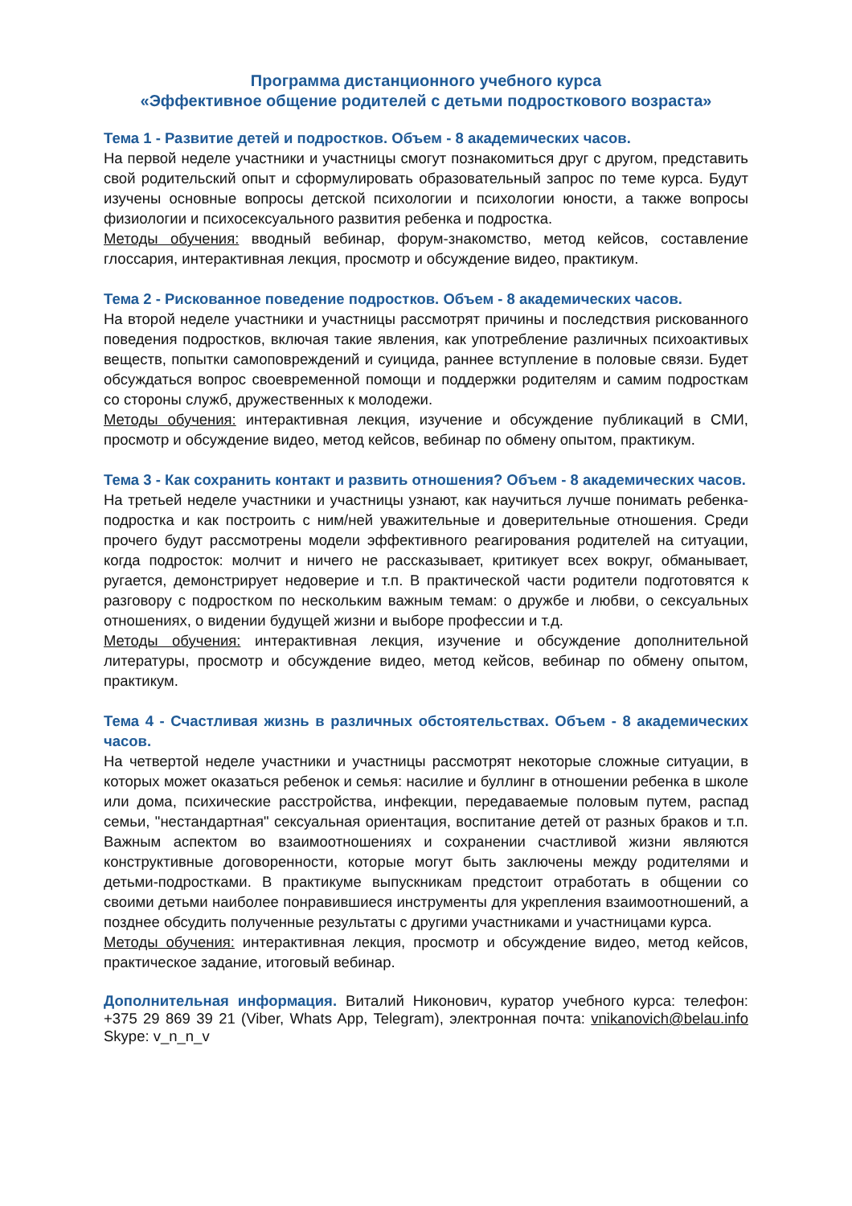Программа дистанционного учебного курса
«Эффективное общение родителей с детьми подросткового возраста»
Тема 1 - Развитие детей и подростков. Объем - 8 академических часов.
На первой неделе участники и участницы смогут познакомиться друг с другом, представить свой родительский опыт и сформулировать образовательный запрос по теме курса. Будут изучены основные вопросы детской психологии и психологии юности, а также вопросы физиологии и психосексуального развития ребенка и подростка.
Методы обучения: вводный вебинар, форум-знакомство, метод кейсов, составление глоссария, интерактивная лекция, просмотр и обсуждение видео, практикум.
Тема 2 - Рискованное поведение подростков. Объем - 8 академических часов.
На второй неделе участники и участницы рассмотрят причины и последствия рискованного поведения подростков, включая такие явления, как употребление различных психоактивых веществ, попытки самоповреждений и суицида, раннее вступление в половые связи. Будет обсуждаться вопрос своевременной помощи и поддержки родителям и самим подросткам со стороны служб, дружественных к молодежи.
Методы обучения: интерактивная лекция, изучение и обсуждение публикаций в СМИ, просмотр и обсуждение видео, метод кейсов, вебинар по обмену опытом, практикум.
Тема 3 - Как сохранить контакт и развить отношения? Объем - 8 академических часов.
На третьей неделе участники и участницы узнают, как научиться лучше понимать ребенка-подростка и как построить с ним/ней уважительные и доверительные отношения. Среди прочего будут рассмотрены модели эффективного реагирования родителей на ситуации, когда подросток: молчит и ничего не рассказывает, критикует всех вокруг, обманывает, ругается, демонстрирует недоверие и т.п. В практической части родители подготовятся к разговору с подростком по нескольким важным темам: о дружбе и любви, о сексуальных отношениях, о видении будущей жизни и выборе профессии и т.д.
Методы обучения: интерактивная лекция, изучение и обсуждение дополнительной литературы, просмотр и обсуждение видео, метод кейсов, вебинар по обмену опытом, практикум.
Тема 4 - Счастливая жизнь в различных обстоятельствах. Объем - 8 академических часов.
На четвертой неделе участники и участницы рассмотрят некоторые сложные ситуации, в которых может оказаться ребенок и семья: насилие и буллинг в отношении ребенка в школе или дома, психические расстройства, инфекции, передаваемые половым путем, распад семьи, "нестандартная" сексуальная ориентация, воспитание детей от разных браков и т.п. Важным аспектом во взаимоотношениях и сохранении счастливой жизни являются конструктивные договоренности, которые могут быть заключены между родителями и детьми-подростками. В практикуме выпускникам предстоит отработать в общении со своими детьми наиболее понравившиеся инструменты для укрепления взаимоотношений, а позднее обсудить полученные результаты с другими участниками и участницами курса.
Методы обучения: интерактивная лекция, просмотр и обсуждение видео, метод кейсов, практическое задание, итоговый вебинар.
Дополнительная информация. Виталий Никонович, куратор учебного курса: телефон: +375 29 869 39 21 (Viber, Whats App, Telegram), электронная почта: vnikanovich@belau.info Skype: v_n_n_v